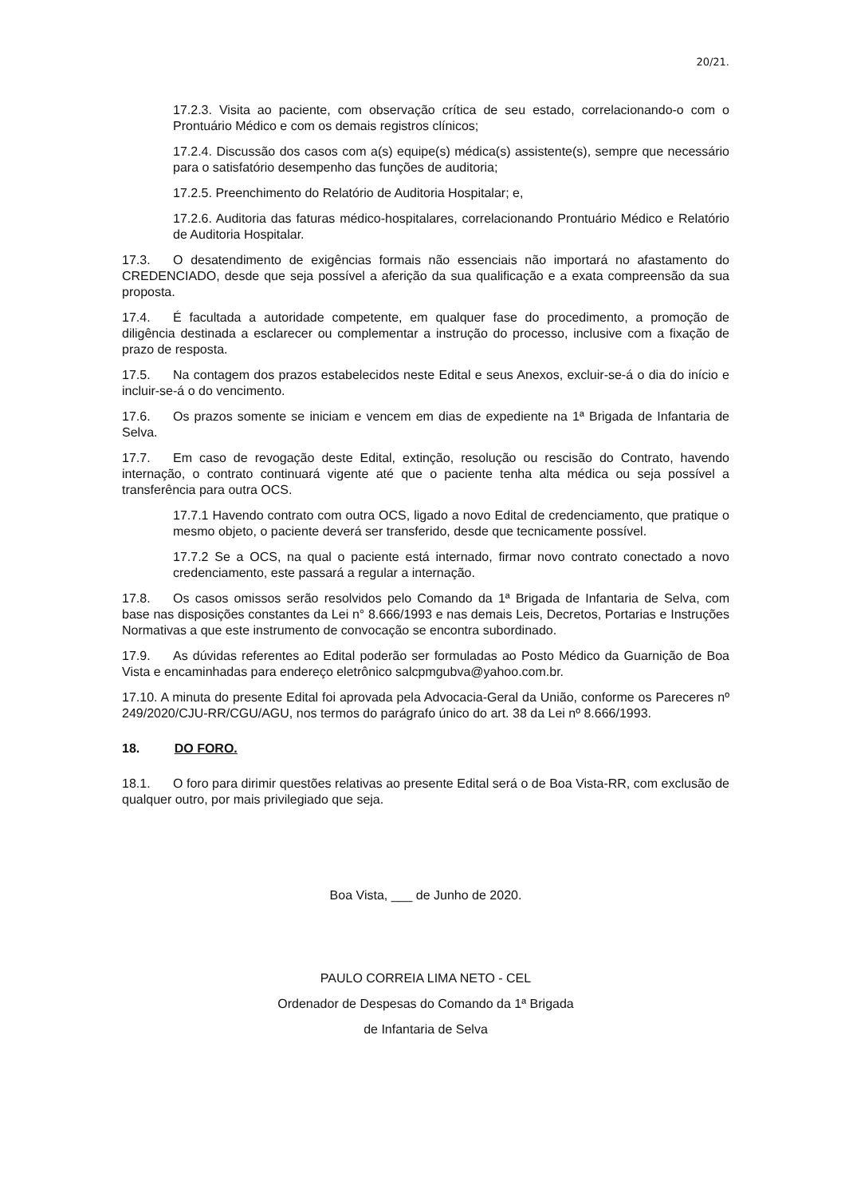20/21.
17.2.3. Visita ao paciente, com observação crítica de seu estado, correlacionando-o com o Prontuário Médico e com os demais registros clínicos;
17.2.4. Discussão dos casos com a(s) equipe(s) médica(s) assistente(s), sempre que necessário para o satisfatório desempenho das funções de auditoria;
17.2.5. Preenchimento do Relatório de Auditoria Hospitalar; e,
17.2.6. Auditoria das faturas médico-hospitalares, correlacionando Prontuário Médico e Relatório de Auditoria Hospitalar.
17.3. O desatendimento de exigências formais não essenciais não importará no afastamento do CREDENCIADO, desde que seja possível a aferição da sua qualificação e a exata compreensão da sua proposta.
17.4. É facultada a autoridade competente, em qualquer fase do procedimento, a promoção de diligência destinada a esclarecer ou complementar a instrução do processo, inclusive com a fixação de prazo de resposta.
17.5. Na contagem dos prazos estabelecidos neste Edital e seus Anexos, excluir-se-á o dia do início e incluir-se-á o do vencimento.
17.6. Os prazos somente se iniciam e vencem em dias de expediente na 1ª Brigada de Infantaria de Selva.
17.7. Em caso de revogação deste Edital, extinção, resolução ou rescisão do Contrato, havendo internação, o contrato continuará vigente até que o paciente tenha alta médica ou seja possível a transferência para outra OCS.
17.7.1 Havendo contrato com outra OCS, ligado a novo Edital de credenciamento, que pratique o mesmo objeto, o paciente deverá ser transferido, desde que tecnicamente possível.
17.7.2 Se a OCS, na qual o paciente está internado, firmar novo contrato conectado a novo credenciamento, este passará a regular a internação.
17.8. Os casos omissos serão resolvidos pelo Comando da 1ª Brigada de Infantaria de Selva, com base nas disposições constantes da Lei n° 8.666/1993 e nas demais Leis, Decretos, Portarias e Instruções Normativas a que este instrumento de convocação se encontra subordinado.
17.9. As dúvidas referentes ao Edital poderão ser formuladas ao Posto Médico da Guarnição de Boa Vista e encaminhadas para endereço eletrônico salcpmgubva@yahoo.com.br.
17.10. A minuta do presente Edital foi aprovada pela Advocacia-Geral da União, conforme os Pareceres nº 249/2020/CJU-RR/CGU/AGU, nos termos do parágrafo único do art. 38 da Lei nº 8.666/1993.
18. DO FORO.
18.1. O foro para dirimir questões relativas ao presente Edital será o de Boa Vista-RR, com exclusão de qualquer outro, por mais privilegiado que seja.
Boa Vista, ___ de Junho de 2020.
PAULO CORREIA LIMA NETO - CEL
Ordenador de Despesas do Comando da 1ª Brigada
de Infantaria de Selva